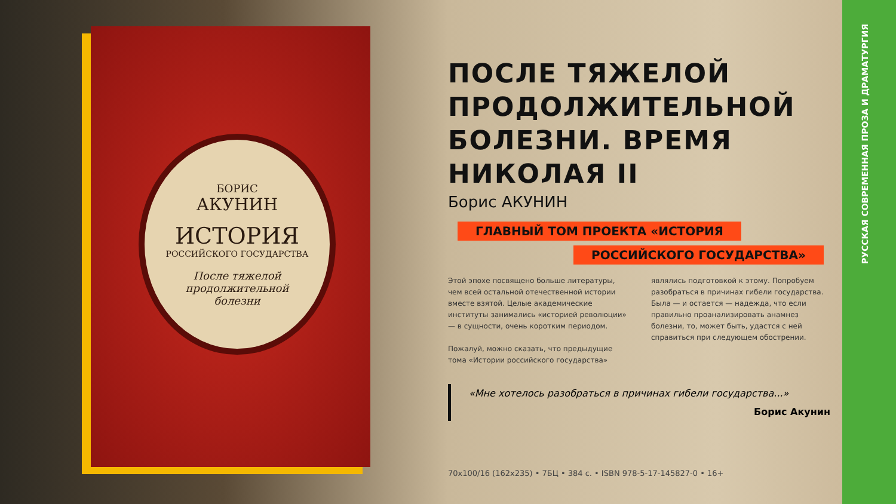БОРИС
АКУНИН
ИСТОРИЯ
РОССИЙСКОГО ГОСУДАРСТВА
После тяжелой
продолжительной
болезни
ПОСЛЕ ТЯЖЕЛОЙ ПРОДОЛЖИТЕЛЬНОЙ БОЛЕЗНИ. ВРЕМЯ НИКОЛАЯ II
Борис АКУНИН
ГЛАВНЫЙ ТОМ ПРОЕКТА «ИСТОРИЯ
РОССИЙСКОГО ГОСУДАРСТВА»
Этой эпохе посвящено больше литературы, чем всей остальной отечественной истории вместе взятой. Целые академические институты занимались «историей революции» — в сущности, очень коротким периодом.
Пожалуй, можно сказать, что предыдущие тома «Истории российского государства»
являлись подготовкой к этому. Попробуем разобраться в причинах гибели государства. Была — и остается — надежда, что если правильно проанализировать анамнез болезни, то, может быть, удастся с ней справиться при следующем обострении.
«Мне хотелось разобраться в причинах гибели государства...»
Борис Акунин
70x100/16 (162x235) • 7БЦ • 384 с. • ISBN 978-5-17-145827-0 • 16+
РУССКАЯ СОВРЕМЕННАЯ ПРОЗА И ДРАМАТУРГИЯ